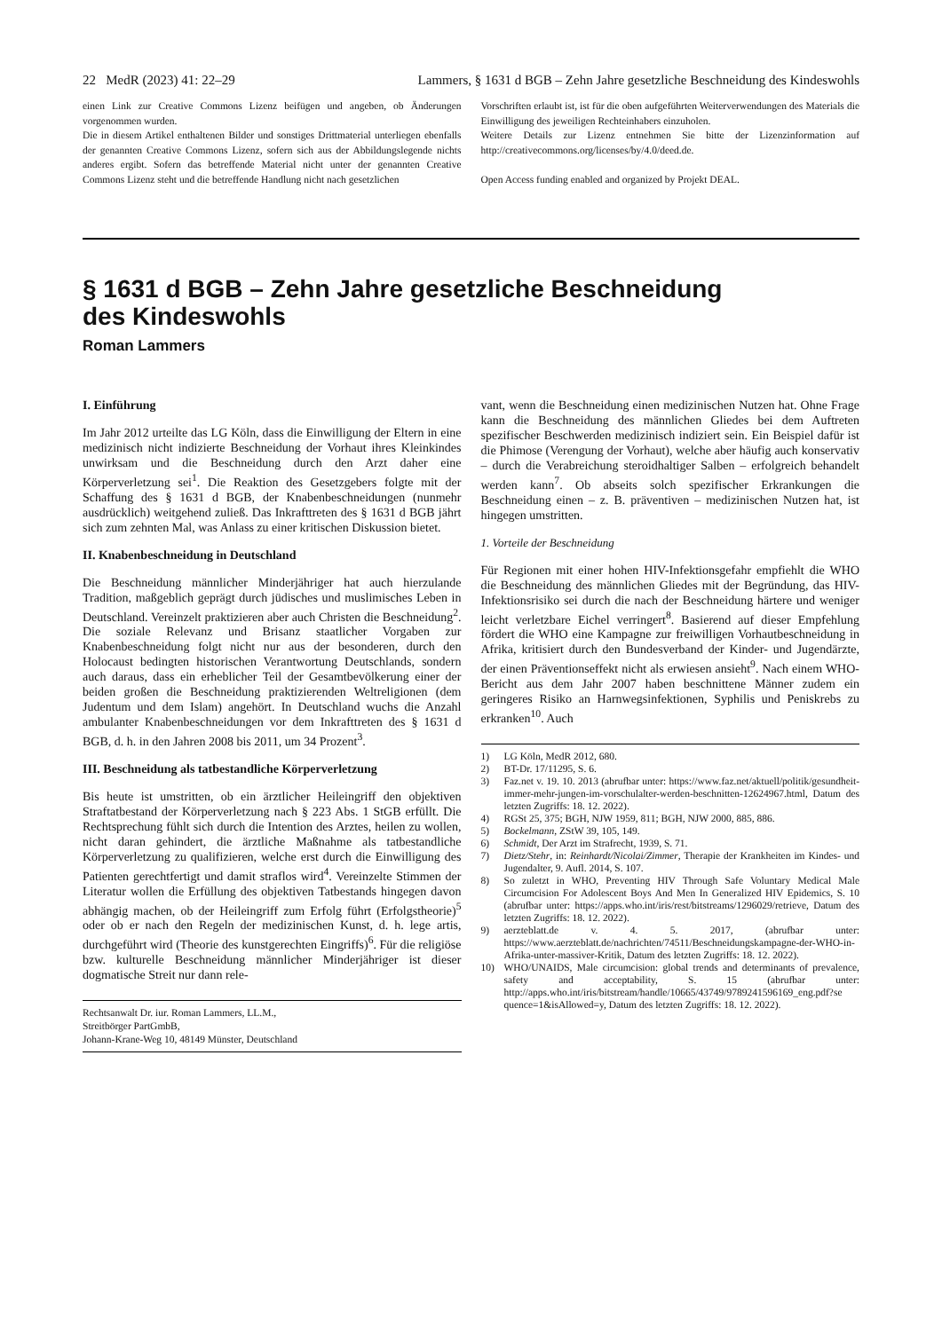22 MedR (2023) 41: 22–29 Lammers, § 1631 d BGB – Zehn Jahre gesetzliche Beschneidung des Kindeswohls
einen Link zur Creative Commons Lizenz beifügen und angeben, ob Änderungen vorgenommen wurden.
Die in diesem Artikel enthaltenen Bilder und sonstiges Drittmaterial unterliegen ebenfalls der genannten Creative Commons Lizenz, sofern sich aus der Abbildungslegende nichts anderes ergibt. Sofern das betreffende Material nicht unter der genannten Creative Commons Lizenz steht und die betreffende Handlung nicht nach gesetzlichen
Vorschriften erlaubt ist, ist für die oben aufgeführten Weiterverwendungen des Materials die Einwilligung des jeweiligen Rechteinhabers einzuholen.
Weitere Details zur Lizenz entnehmen Sie bitte der Lizenzinformation auf http://creativecommons.org/licenses/by/4.0/deed.de.
Open Access funding enabled and organized by Projekt DEAL.
§ 1631 d BGB – Zehn Jahre gesetzliche Beschneidung
des Kindeswohls
Roman Lammers
I. Einführung
Im Jahr 2012 urteilte das LG Köln, dass die Einwilligung der Eltern in eine medizinisch nicht indizierte Beschneidung der Vorhaut ihres Kleinkindes unwirksam und die Beschneidung durch den Arzt daher eine Körperverletzung sei<sup>1</sup>. Die Reaktion des Gesetzgebers folgte mit der Schaffung des § 1631 d BGB, der Knabenbeschneidungen (nunmehr ausdrücklich) weitgehend zuließ. Das Inkrafttreten des § 1631 d BGB jährt sich zum zehnten Mal, was Anlass zu einer kritischen Diskussion bietet.
II. Knabenbeschneidung in Deutschland
Die Beschneidung männlicher Minderjähriger hat auch hierzulande Tradition, maßgeblich geprägt durch jüdisches und muslimisches Leben in Deutschland. Vereinzelt praktizieren aber auch Christen die Beschneidung<sup>2</sup>. Die soziale Relevanz und Brisanz staatlicher Vorgaben zur Knabenbeschneidung folgt nicht nur aus der besonderen, durch den Holocaust bedingten historischen Verantwortung Deutschlands, sondern auch daraus, dass ein erheblicher Teil der Gesamtbevölkerung einer der beiden großen die Beschneidung praktizierenden Weltreligionen (dem Judentum und dem Islam) angehört. In Deutschland wuchs die Anzahl ambulanter Knabenbeschneidungen vor dem Inkrafttreten des § 1631 d BGB, d. h. in den Jahren 2008 bis 2011, um 34 Prozent<sup>3</sup>.
III. Beschneidung als tatbestandliche Körperverletzung
Bis heute ist umstritten, ob ein ärztlicher Heileingriff den objektiven Straftatbestand der Körperverletzung nach § 223 Abs. 1 StGB erfüllt. Die Rechtsprechung fühlt sich durch die Intention des Arztes, heilen zu wollen, nicht daran gehindert, die ärztliche Maßnahme als tatbestandliche Körperverletzung zu qualifizieren, welche erst durch die Einwilligung des Patienten gerechtfertigt und damit straflos wird<sup>4</sup>. Vereinzelte Stimmen der Literatur wollen die Erfüllung des objektiven Tatbestands hingegen davon abhängig machen, ob der Heileingriff zum Erfolg führt (Erfolgstheorie)<sup>5</sup> oder ob er nach den Regeln der medizinischen Kunst, d. h. lege artis, durchgeführt wird (Theorie des kunstgerechten Eingriffs)<sup>6</sup>. Für die religiöse bzw. kulturelle Beschneidung männlicher Minderjähriger ist dieser dogmatische Streit nur dann rele-
Rechtsanwalt Dr. iur. Roman Lammers, LL.M.,
Streitbörger PartGmbB,
Johann-Krane-Weg 10, 48149 Münster, Deutschland
vant, wenn die Beschneidung einen medizinischen Nutzen hat. Ohne Frage kann die Beschneidung des männlichen Gliedes bei dem Auftreten spezifischer Beschwerden medizinisch indiziert sein. Ein Beispiel dafür ist die Phimose (Verengung der Vorhaut), welche aber häufig auch konservativ – durch die Verabreichung steroidhaltiger Salben – erfolgreich behandelt werden kann<sup>7</sup>. Ob abseits solch spezifischer Erkrankungen die Beschneidung einen – z. B. präventiven – medizinischen Nutzen hat, ist hingegen umstritten.
1. Vorteile der Beschneidung
Für Regionen mit einer hohen HIV-Infektionsgefahr empfiehlt die WHO die Beschneidung des männlichen Gliedes mit der Begründung, das HIV-Infektionsrisiko sei durch die nach der Beschneidung härtere und weniger leicht verletzbare Eichel verringert<sup>8</sup>. Basierend auf dieser Empfehlung fördert die WHO eine Kampagne zur freiwilligen Vorhautbeschneidung in Afrika, kritisiert durch den Bundesverband der Kinder- und Jugendärzte, der einen Präventionseffekt nicht als erwiesen ansieht<sup>9</sup>. Nach einem WHO-Bericht aus dem Jahr 2007 haben beschnittene Männer zudem ein geringeres Risiko an Harnwegsinfektionen, Syphilis und Peniskrebs zu erkranken<sup>10</sup>. Auch
1) LG Köln, MedR 2012, 680.
2) BT-Dr. 17/11295, S. 6.
3) Faz.net v. 19. 10. 2013 (abrufbar unter: https://www.faz.net/aktuell/politik/gesundheit-immer-mehr-jungen-im-vorschulalter-werden-beschnitten-12624967.html, Datum des letzten Zugriffs: 18. 12. 2022).
4) RGSt 25, 375; BGH, NJW 1959, 811; BGH, NJW 2000, 885, 886.
5) Bockelmann, ZStW 39, 105, 149.
6) Schmidt, Der Arzt im Strafrecht, 1939, S. 71.
7) Dietz/Stehr, in: Reinhardt/Nicolai/Zimmer, Therapie der Krankheiten im Kindes- und Jugendalter, 9. Aufl. 2014, S. 107.
8) So zuletzt in WHO, Preventing HIV Through Safe Voluntary Medical Male Circumcision For Adolescent Boys And Men In Generalized HIV Epidemics, S. 10 (abrufbar unter: https://apps.who.int/iris/rest/bitstreams/1296029/retrieve, Datum des letzten Zugriffs: 18. 12. 2022).
9) aerzteblatt.de v. 4. 5. 2017, (abrufbar unter: https://www.aerzteblatt.de/nachrichten/74511/Beschneidungskampagne-der-WHO-in-Afrika-unter-massiver-Kritik, Datum des letzten Zugriffs: 18. 12. 2022).
10) WHO/UNAIDS, Male circumcision: global trends and determinants of prevalence, safety and acceptability, S. 15 (abrufbar unter: http://apps.who.int/iris/bitstream/handle/10665/43749/9789241596169_eng.pdf?se quence=1&isAllowed=y, Datum des letzten Zugriffs: 18. 12. 2022).